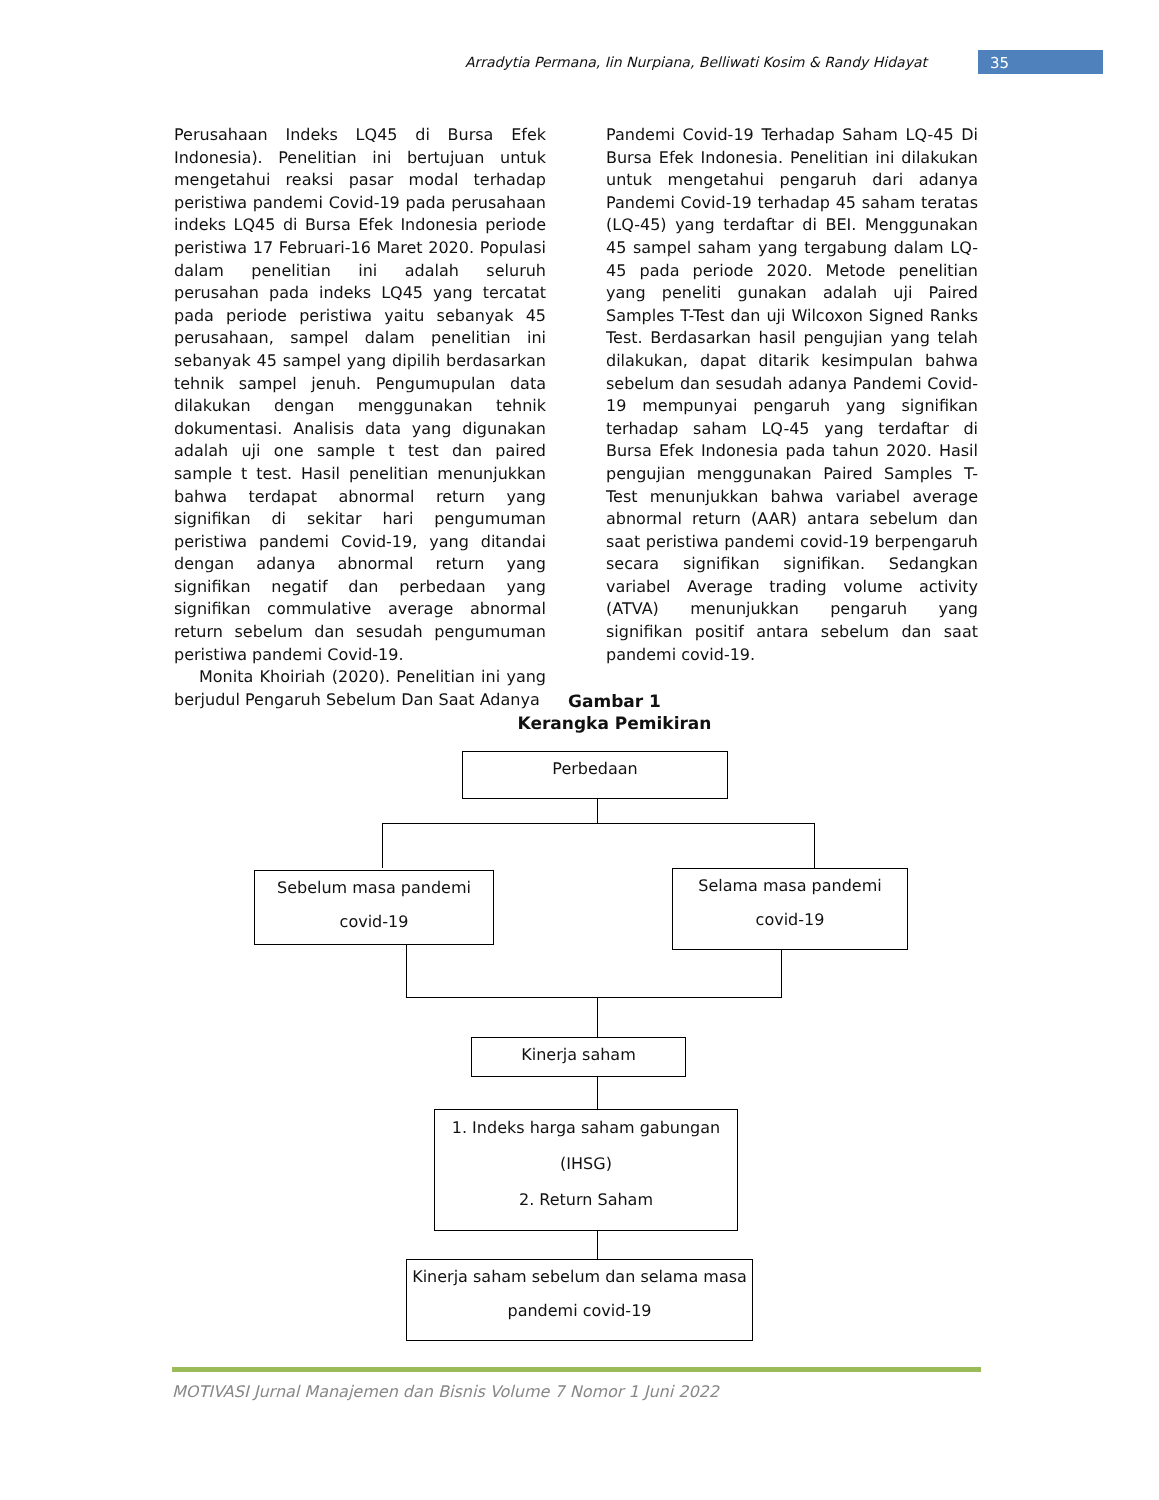Arradytia Permana, Iin Nurpiana, Belliwati Kosim & Randy Hidayat 35
Perusahaan Indeks LQ45 di Bursa Efek Indonesia). Penelitian ini bertujuan untuk mengetahui reaksi pasar modal terhadap peristiwa pandemi Covid-19 pada perusahaan indeks LQ45 di Bursa Efek Indonesia periode peristiwa 17 Februari-16 Maret 2020. Populasi dalam penelitian ini adalah seluruh perusahan pada indeks LQ45 yang tercatat pada periode peristiwa yaitu sebanyak 45 perusahaan, sampel dalam penelitian ini sebanyak 45 sampel yang dipilih berdasarkan tehnik sampel jenuh. Pengumupulan data dilakukan dengan menggunakan tehnik dokumentasi. Analisis data yang digunakan adalah uji one sample t test dan paired sample t test. Hasil penelitian menunjukkan bahwa terdapat abnormal return yang signifikan di sekitar hari pengumuman peristiwa pandemi Covid-19, yang ditandai dengan adanya abnormal return yang signifikan negatif dan perbedaan yang signifikan commulative average abnormal return sebelum dan sesudah pengumuman peristiwa pandemi Covid-19.
Monita Khoiriah (2020). Penelitian ini yang berjudul Pengaruh Sebelum Dan Saat Adanya
Pandemi Covid-19 Terhadap Saham LQ-45 Di Bursa Efek Indonesia. Penelitian ini dilakukan untuk mengetahui pengaruh dari adanya Pandemi Covid-19 terhadap 45 saham teratas (LQ-45) yang terdaftar di BEI. Menggunakan 45 sampel saham yang tergabung dalam LQ-45 pada periode 2020. Metode penelitian yang peneliti gunakan adalah uji Paired Samples T-Test dan uji Wilcoxon Signed Ranks Test. Berdasarkan hasil pengujian yang telah dilakukan, dapat ditarik kesimpulan bahwa sebelum dan sesudah adanya Pandemi Covid-19 mempunyai pengaruh yang signifikan terhadap saham LQ-45 yang terdaftar di Bursa Efek Indonesia pada tahun 2020. Hasil pengujian menggunakan Paired Samples T-Test menunjukkan bahwa variabel average abnormal return (AAR) antara sebelum dan saat peristiwa pandemi covid-19 berpengaruh secara signifikan signifikan. Sedangkan variabel Average trading volume activity (ATVA) menunjukkan pengaruh yang signifikan positif antara sebelum dan saat pandemi covid-19.
Gambar 1
Kerangka Pemikiran
Perbedaan
Sebelum masa pandemi
covid-19
Selama masa pandemi
covid-19
Kinerja saham
1. Indeks harga saham gabungan
(IHSG)
2. Return Saham
Kinerja saham sebelum dan selama masa
pandemi covid-19
MOTIVASI Jurnal Manajemen dan Bisnis Volume 7 Nomor 1 Juni 2022